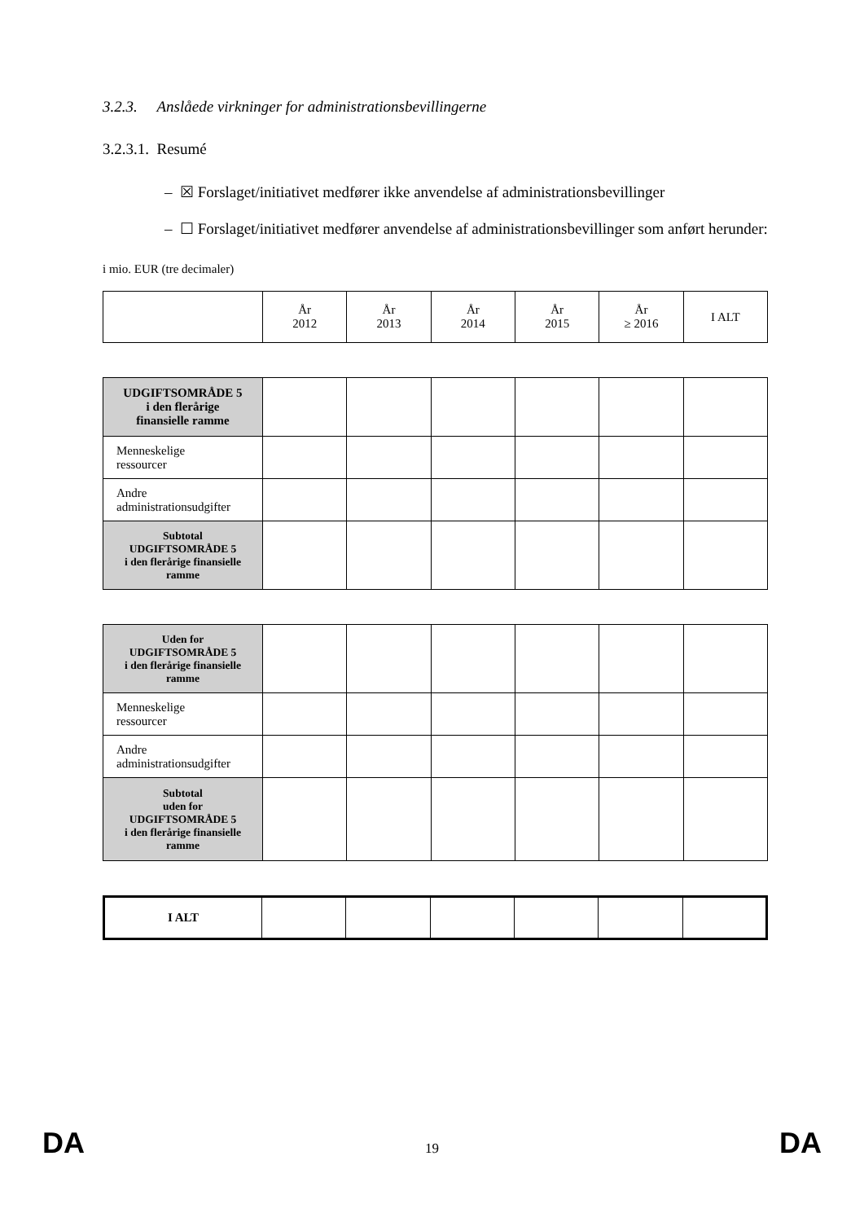3.2.3. Anslåede virkninger for administrationsbevillingerne
3.2.3.1. Resumé
– ☒ Forslaget/initiativet medfører ikke anvendelse af administrationsbevillinger
– ☐ Forslaget/initiativet medfører anvendelse af administrationsbevillinger som anført herunder:
i mio. EUR (tre decimaler)
| | År 2012 | År 2013 | År 2014 | År 2015 | År ≥ 2016 | I ALT |
| UDGIFTSOMRÅDE 5 i den flerårige finansielle ramme | | | | | | |
| Menneskelige ressourcer | | | | | | |
| Andre administrationsudgifter | | | | | | |
| Subtotal UDGIFTSOMRÅDE 5 i den flerårige finansielle ramme | | | | | | |
| Uden for UDGIFTSOMRÅDE 5 i den flerårige finansielle ramme | | | | | | |
| Menneskelige ressourcer | | | | | | |
| Andre administrationsudgifter | | | | | | |
| Subtotal uden for UDGIFTSOMRÅDE 5 i den flerårige finansielle ramme | | | | | | |
| I ALT | | | | | | |
DA 19 DA